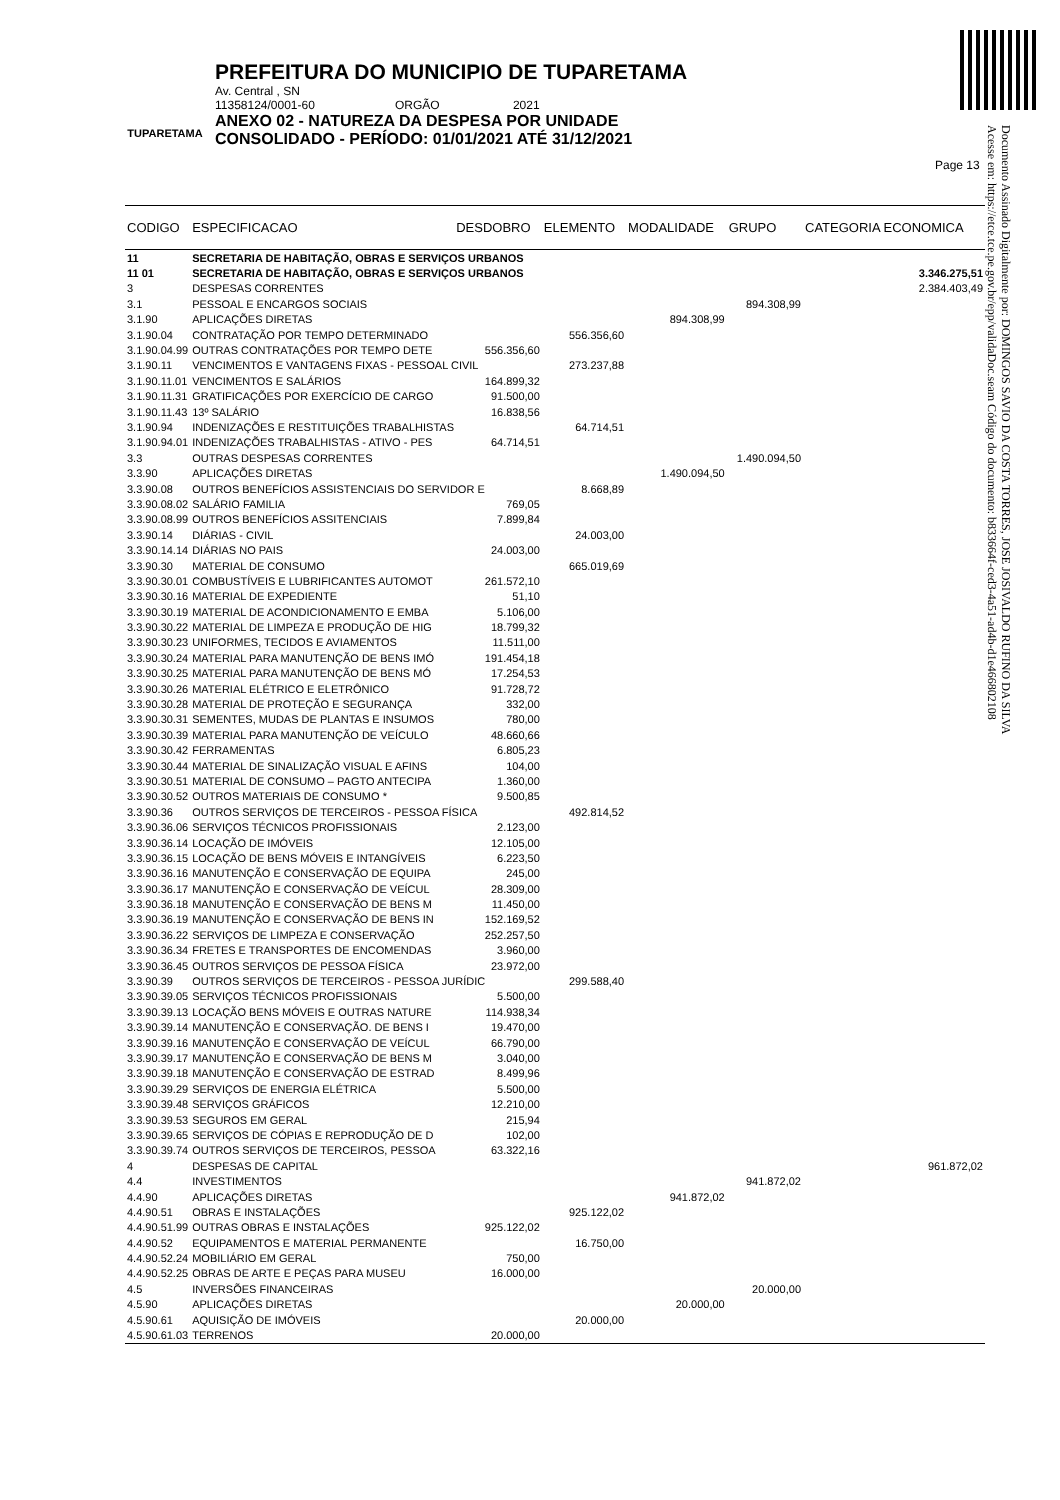TUPARETAMA
PREFEITURA DO MUNICIPIO DE TUPARETAMA
Av. Central , SN
11358124/0001-60 ORGÃO 2021
ANEXO 02 - NATUREZA DA DESPESA POR UNIDADE
CONSOLIDADO - PERÍODO: 01/01/2021 ATÉ 31/12/2021
Page 13
Documento Assinado Digitalmente por: DOMINGOS SAVIO DA COSTA TORRES, JOSE JOSIVALDO RUFINO DA SILVA
Acesse em: https://etce.tce.pe.gov.br/epp/validaDoc.seam Código do documento: b833664f-ced3-4a51-ad4b-d1e466802108
| CODIGO | ESPECIFICACAO | DESDOBRO | ELEMENTO | MODALIDADE | GRUPO | CATEGORIA ECONOMICA |
| --- | --- | --- | --- | --- | --- | --- |
| 11 | SECRETARIA DE HABITAÇÃO, OBRAS E SERVIÇOS URBANOS | | | | | |
| 11 01 | SECRETARIA DE HABITAÇÃO, OBRAS E SERVIÇOS URBANOS | | | | | 3.346.275,51 |
| 3 | DESPESAS CORRENTES | | | | | 2.384.403,49 |
| 3.1 | PESSOAL E ENCARGOS SOCIAIS | | | | 894.308,99 | |
| 3.1.90 | APLICAÇÕES DIRETAS | | | 894.308,99 | | |
| 3.1.90.04 | CONTRATAÇÃO POR TEMPO DETERMINADO | | 556.356,60 | | | |
| 3.1.90.04.99 | OUTRAS CONTRATAÇÕES POR TEMPO DETE | 556.356,60 | | | | |
| 3.1.90.11 | VENCIMENTOS E VANTAGENS FIXAS - PESSOAL CIVIL | | 273.237,88 | | | |
| 3.1.90.11.01 | VENCIMENTOS E SALÁRIOS | 164.899,32 | | | | |
| 3.1.90.11.31 | GRATIFICAÇÕES POR EXERCÍCIO DE CARGO | 91.500,00 | | | | |
| 3.1.90.11.43 | 13º SALÁRIO | 16.838,56 | | | | |
| 3.1.90.94 | INDENIZAÇÕES E RESTITUIÇÕES TRABALHISTAS | | 64.714,51 | | | |
| 3.1.90.94.01 | INDENIZAÇÕES TRABALHISTAS - ATIVO - PES | 64.714,51 | | | | |
| 3.3 | OUTRAS DESPESAS CORRENTES | | | | 1.490.094,50 | |
| 3.3.90 | APLICAÇÕES DIRETAS | | | 1.490.094,50 | | |
| 3.3.90.08 | OUTROS BENEFÍCIOS ASSISTENCIAIS DO SERVIDOR E | | 8.668,89 | | | |
| 3.3.90.08.02 | SALÁRIO FAMILIA | 769,05 | | | | |
| 3.3.90.08.99 | OUTROS BENEFÍCIOS ASSITENCIAIS | 7.899,84 | | | | |
| 3.3.90.14 | DIÁRIAS - CIVIL | | 24.003,00 | | | |
| 3.3.90.14.14 | DIÁRIAS NO PAIS | 24.003,00 | | | | |
| 3.3.90.30 | MATERIAL DE CONSUMO | | 665.019,69 | | | |
| 3.3.90.30.01 | COMBUSTÍVEIS E LUBRIFICANTES AUTOMOT | 261.572,10 | | | | |
| 3.3.90.30.16 | MATERIAL DE EXPEDIENTE | 51,10 | | | | |
| 3.3.90.30.19 | MATERIAL DE ACONDICIONAMENTO E EMBA | 5.106,00 | | | | |
| 3.3.90.30.22 | MATERIAL DE LIMPEZA E PRODUÇÃO DE HIG | 18.799,32 | | | | |
| 3.3.90.30.23 | UNIFORMES, TECIDOS E AVIAMENTOS | 11.511,00 | | | | |
| 3.3.90.30.24 | MATERIAL PARA MANUTENÇÃO DE BENS IMÓ | 191.454,18 | | | | |
| 3.3.90.30.25 | MATERIAL PARA MANUTENÇÃO DE BENS MÓ | 17.254,53 | | | | |
| 3.3.90.30.26 | MATERIAL ELÉTRICO E ELETRÔNICO | 91.728,72 | | | | |
| 3.3.90.30.28 | MATERIAL DE PROTEÇÃO E SEGURANÇA | 332,00 | | | | |
| 3.3.90.30.31 | SEMENTES, MUDAS DE PLANTAS E INSUMOS | 780,00 | | | | |
| 3.3.90.30.39 | MATERIAL PARA MANUTENÇÃO DE VEÍCULO | 48.660,66 | | | | |
| 3.3.90.30.42 | FERRAMENTAS | 6.805,23 | | | | |
| 3.3.90.30.44 | MATERIAL DE SINALIZAÇÃO VISUAL E AFINS | 104,00 | | | | |
| 3.3.90.30.51 | MATERIAL DE CONSUMO – PAGTO ANTECIPA | 1.360,00 | | | | |
| 3.3.90.30.52 | OUTROS MATERIAIS DE CONSUMO * | 9.500,85 | | | | |
| 3.3.90.36 | OUTROS SERVIÇOS DE TERCEIROS - PESSOA FÍSICA | | 492.814,52 | | | |
| 3.3.90.36.06 | SERVIÇOS TÉCNICOS PROFISSIONAIS | 2.123,00 | | | | |
| 3.3.90.36.14 | LOCAÇÃO DE IMÓVEIS | 12.105,00 | | | | |
| 3.3.90.36.15 | LOCAÇÃO DE BENS MÓVEIS E INTANGÍVEIS | 6.223,50 | | | | |
| 3.3.90.36.16 | MANUTENÇÃO E CONSERVAÇÃO DE EQUIPA | 245,00 | | | | |
| 3.3.90.36.17 | MANUTENÇÃO E CONSERVAÇÃO DE VEÍCUL | 28.309,00 | | | | |
| 3.3.90.36.18 | MANUTENÇÃO E CONSERVAÇÃO DE BENS M | 11.450,00 | | | | |
| 3.3.90.36.19 | MANUTENÇÃO E CONSERVAÇÃO DE BENS IN | 152.169,52 | | | | |
| 3.3.90.36.22 | SERVIÇOS DE LIMPEZA E CONSERVAÇÃO | 252.257,50 | | | | |
| 3.3.90.36.34 | FRETES E TRANSPORTES DE ENCOMENDAS | 3.960,00 | | | | |
| 3.3.90.36.45 | OUTROS SERVIÇOS DE PESSOA FÍSICA | 23.972,00 | | | | |
| 3.3.90.39 | OUTROS SERVIÇOS DE TERCEIROS - PESSOA JURÍDIC | | 299.588,40 | | | |
| 3.3.90.39.05 | SERVIÇOS TÉCNICOS PROFISSIONAIS | 5.500,00 | | | | |
| 3.3.90.39.13 | LOCAÇÃO BENS MÓVEIS E OUTRAS NATURE | 114.938,34 | | | | |
| 3.3.90.39.14 | MANUTENÇÃO E CONSERVAÇÃO. DE BENS I | 19.470,00 | | | | |
| 3.3.90.39.16 | MANUTENÇÃO E CONSERVAÇÃO DE VEÍCUL | 66.790,00 | | | | |
| 3.3.90.39.17 | MANUTENÇÃO E CONSERVAÇÃO DE BENS M | 3.040,00 | | | | |
| 3.3.90.39.18 | MANUTENÇÃO E CONSERVAÇÃO DE ESTRAD | 8.499,96 | | | | |
| 3.3.90.39.29 | SERVIÇOS DE ENERGIA ELÉTRICA | 5.500,00 | | | | |
| 3.3.90.39.48 | SERVIÇOS GRÁFICOS | 12.210,00 | | | | |
| 3.3.90.39.53 | SEGUROS EM GERAL | 215,94 | | | | |
| 3.3.90.39.65 | SERVIÇOS DE CÓPIAS E REPRODUÇÃO DE D | 102,00 | | | | |
| 3.3.90.39.74 | OUTROS SERVIÇOS DE TERCEIROS, PESSOA | 63.322,16 | | | | |
| 4 | DESPESAS DE CAPITAL | | | | | 961.872,02 |
| 4.4 | INVESTIMENTOS | | | | 941.872,02 | |
| 4.4.90 | APLICAÇÕES DIRETAS | | | 941.872,02 | | |
| 4.4.90.51 | OBRAS E INSTALAÇÕES | | 925.122,02 | | | |
| 4.4.90.51.99 | OUTRAS OBRAS E INSTALAÇÕES | 925.122,02 | | | | |
| 4.4.90.52 | EQUIPAMENTOS E MATERIAL PERMANENTE | | 16.750,00 | | | |
| 4.4.90.52.24 | MOBILIÁRIO EM GERAL | 750,00 | | | | |
| 4.4.90.52.25 | OBRAS DE ARTE E PEÇAS PARA MUSEU | 16.000,00 | | | | |
| 4.5 | INVERSÕES FINANCEIRAS | | | | 20.000,00 | |
| 4.5.90 | APLICAÇÕES DIRETAS | | | 20.000,00 | | |
| 4.5.90.61 | AQUISIÇÃO DE IMÓVEIS | | 20.000,00 | | | |
| 4.5.90.61.03 | TERRENOS | 20.000,00 | | | | |